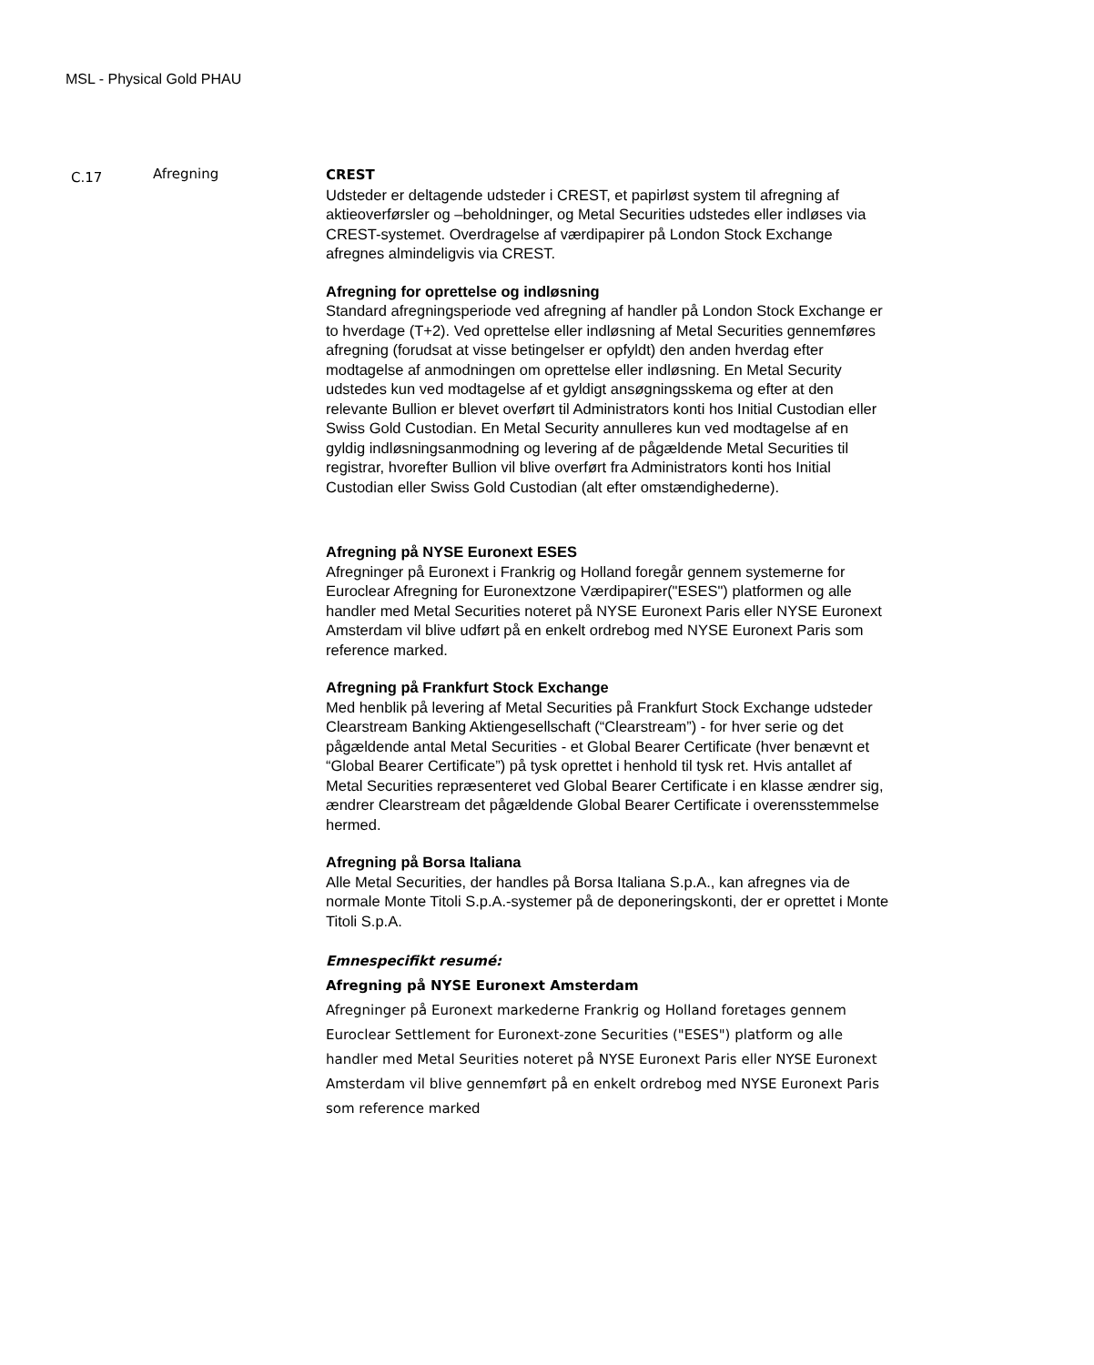MSL - Physical Gold PHAU
C.17
Afregning
CREST
Udsteder er deltagende udsteder i CREST, et papirløst system til afregning af aktieoverførsler og –beholdninger, og Metal Securities udstedes eller indløses via CREST-systemet. Overdragelse af værdipapirer på London Stock Exchange afregnes almindeligvis via CREST.
Afregning for oprettelse og indløsning
Standard afregningsperiode ved afregning af handler på London Stock Exchange er to hverdage (T+2). Ved oprettelse eller indløsning af Metal Securities gennemføres afregning (forudsat at visse betingelser er opfyldt) den anden hverdag efter modtagelse af anmodningen om oprettelse eller indløsning. En Metal Security udstedes kun ved modtagelse af et gyldigt ansøgningsskema og efter at den relevante Bullion er blevet overført til Administrators konti hos Initial Custodian eller Swiss Gold Custodian. En Metal Security annulleres kun ved modtagelse af en gyldig indløsningsanmodning og levering af de pågældende Metal Securities til registrar, hvorefter Bullion vil blive overført fra Administrators konti hos Initial Custodian eller Swiss Gold Custodian (alt efter omstændighederne).
Afregning på NYSE Euronext ESES
Afregninger på Euronext i Frankrig og Holland foregår gennem systemerne for Euroclear Afregning for Euronextzone Værdipapirer("ESES") platformen og alle handler med Metal Securities noteret på NYSE Euronext Paris eller NYSE Euronext Amsterdam vil blive udført på en enkelt ordrebog med NYSE Euronext Paris som reference marked.
Afregning på Frankfurt Stock Exchange
Med henblik på levering af Metal Securities på Frankfurt Stock Exchange udsteder Clearstream Banking Aktiengesellschaft (“Clearstream”) - for hver serie og det pågældende antal Metal Securities - et Global Bearer Certificate (hver benævnt et “Global Bearer Certificate”) på tysk oprettet i henhold til tysk ret. Hvis antallet af Metal Securities repræsenteret ved Global Bearer Certificate i en klasse ændrer sig, ændrer Clearstream det pågældende Global Bearer Certificate i overensstemmelse hermed.
Afregning på Borsa Italiana
Alle Metal Securities, der handles på Borsa Italiana S.p.A., kan afregnes via de normale Monte Titoli S.p.A.-systemer på de deponeringskonti, der er oprettet i Monte Titoli S.p.A.
Emnespecifikt resumé:
Afregning på NYSE Euronext Amsterdam
Afregninger på Euronext markederne Frankrig og Holland foretages gennem Euroclear Settlement for Euronext-zone Securities ("ESES") platform og alle handler med Metal Seurities noteret på NYSE Euronext Paris eller NYSE Euronext Amsterdam vil blive gennemført på en enkelt ordrebog med NYSE Euronext Paris som reference marked